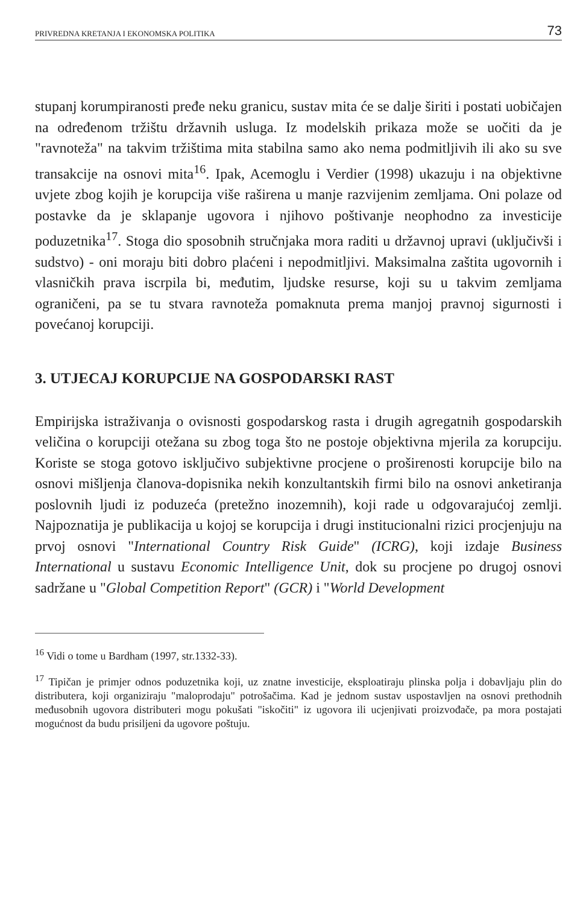PRIVREDNA KRETANJA I EKONOMSKA POLITIKA 73
stupanj korumpiranosti pređe neku granicu, sustav mita će se dalje širiti i postati uobičajen na određenom tržištu državnih usluga. Iz modelskih prikaza može se uočiti da je "ravnoteža" na takvim tržištima mita stabilna samo ako nema podmitljivih ili ako su sve transakcije na osnovi mita<sup>16</sup>. Ipak, Acemoglu i Verdier (1998) ukazuju i na objektivne uvjete zbog kojih je korupcija više raširena u manje razvijenim zemljama. Oni polaze od postavke da je sklapanje ugovora i njihovo poštivanje neophodno za investicije poduzetnika<sup>17</sup>. Stoga dio sposobnih stručnjaka mora raditi u državnoj upravi (uključivši i sudstvo) - oni moraju biti dobro plaćeni i nepodmitljivi. Maksimalna zaštita ugovornih i vlasničkih prava iscrpila bi, međutim, ljudske resurse, koji su u takvim zemljama ograničeni, pa se tu stvara ravnoteža pomaknuta prema manjoj pravnoj sigurnosti i povećanoj korupciji.
3. UTJECAJ KORUPCIJE NA GOSPODARSKI RAST
Empirijska istraživanja o ovisnosti gospodarskog rasta i drugih agregatnih gospodarskih veličina o korupciji otežana su zbog toga što ne postoje objektivna mjerila za korupciju. Koriste se stoga gotovo isključivo subjektivne procjene o proširenosti korupcije bilo na osnovi mišljenja članova-dopisnika nekih konzultantskih firmi bilo na osnovi anketiranja poslovnih ljudi iz poduzeća (pretežno inozemnih), koji rade u odgovarajućoj zemlji. Najpoznatija je publikacija u kojoj se korupcija i drugi institucionalni rizici procjenjuju na prvoj osnovi "International Country Risk Guide" (ICRG), koji izdaje Business International u sustavu Economic Intelligence Unit, dok su procjene po drugoj osnovi sadržane u "Global Competition Report" (GCR) i "World Development
<sup>16</sup> Vidi o tome u Bardham (1997, str.1332-33).
<sup>17</sup> Tipičan je primjer odnos poduzetnika koji, uz znatne investicije, eksploatiraju plinska polja i dobavljaju plin do distributera, koji organiziraju "maloprodaju" potrošačima. Kad je jednom sustav uspostavljen na osnovi prethodnih međusobnih ugovora distributeri mogu pokušati "iskočiti" iz ugovora ili ucjenjivati proizvođače, pa mora postajati mogućnost da budu prisiljeni da ugovore poštuju.